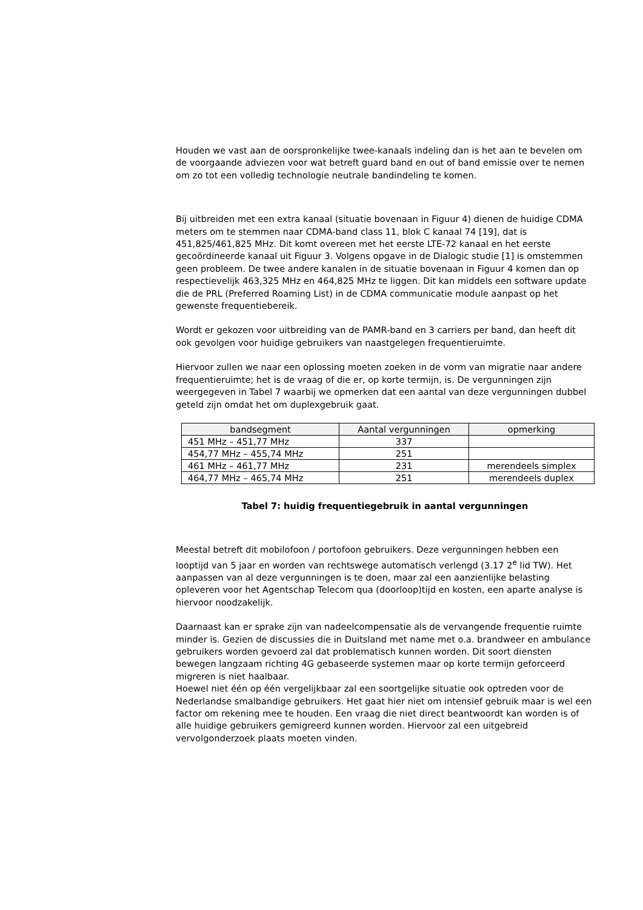Houden we vast aan de oorspronkelijke twee-kanaals indeling dan is het aan te bevelen om de voorgaande adviezen voor wat betreft guard band en out of band emissie over te nemen om zo tot een volledig technologie neutrale bandindeling te komen.
Bij uitbreiden met een extra kanaal (situatie bovenaan in Figuur 4) dienen de huidige CDMA meters om te stemmen naar CDMA-band class 11, blok C kanaal 74 [19], dat is 451,825/461,825 MHz. Dit komt overeen met het eerste LTE-72 kanaal en het eerste gecoördineerde kanaal uit Figuur 3. Volgens opgave in de Dialogic studie [1] is omstemmen geen probleem. De twee andere kanalen in de situatie bovenaan in Figuur 4 komen dan op respectievelijk 463,325 MHz en 464,825 MHz te liggen. Dit kan middels een software update die de PRL (Preferred Roaming List) in de CDMA communicatie module aanpast op het gewenste frequentiebereik.
Wordt er gekozen voor uitbreiding van de PAMR-band en 3 carriers per band, dan heeft dit ook gevolgen voor huidige gebruikers van naastgelegen frequentieruimte.
Hiervoor zullen we naar een oplossing moeten zoeken in de vorm van migratie naar andere frequentieruimte; het is de vraag of die er, op korte termijn, is. De vergunningen zijn weergegeven in Tabel 7 waarbij we opmerken dat een aantal van deze vergunningen dubbel geteld zijn omdat het om duplexgebruik gaat.
| bandsegment | Aantal vergunningen | opmerking |
| --- | --- | --- |
| 451 MHz – 451,77 MHz | 337 | |
| 454,77 MHz – 455,74 MHz | 251 | |
| 461 MHz – 461,77 MHz | 231 | merendeels simplex |
| 464,77 MHz – 465,74 MHz | 251 | merendeels duplex |
Tabel 7: huidig frequentiegebruik in aantal vergunningen
Meestal betreft dit mobilofoon / portofoon gebruikers. Deze vergunningen hebben een looptijd van 5 jaar en worden van rechtswege automatisch verlengd (3.17 2<sup>e</sup> lid TW). Het aanpassen van al deze vergunningen is te doen, maar zal een aanzienlijke belasting opleveren voor het Agentschap Telecom qua (doorloop)tijd en kosten, een aparte analyse is hiervoor noodzakelijk.
Daarnaast kan er sprake zijn van nadeelcompensatie als de vervangende frequentie ruimte minder is. Gezien de discussies die in Duitsland met name met o.a. brandweer en ambulance gebruikers worden gevoerd zal dat problematisch kunnen worden. Dit soort diensten bewegen langzaam richting 4G gebaseerde systemen maar op korte termijn geforceerd migreren is niet haalbaar.
Hoewel niet één op één vergelijkbaar zal een soortgelijke situatie ook optreden voor de Nederlandse smalbandige gebruikers. Het gaat hier niet om intensief gebruik maar is wel een factor om rekening mee te houden. Een vraag die niet direct beantwoordt kan worden is of alle huidige gebruikers gemigreerd kunnen worden. Hiervoor zal een uitgebreid vervolgonderzoek plaats moeten vinden.